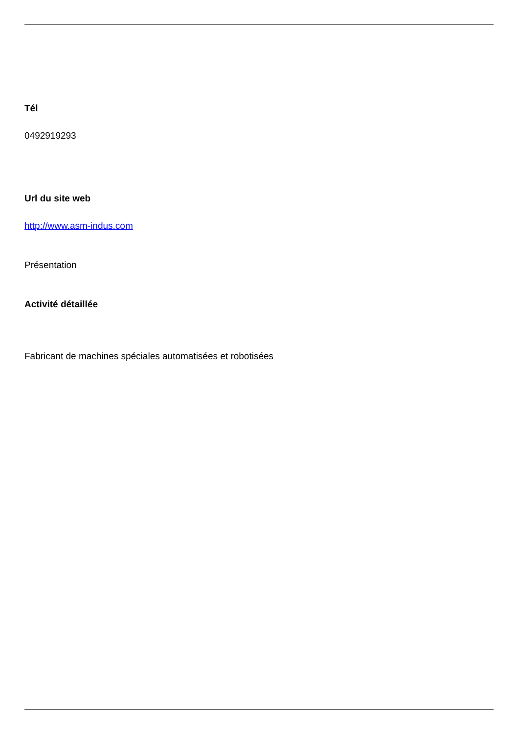Tél
0492919293
Url du site web
http://www.asm-indus.com
Présentation
Activité détaillée
Fabricant de machines spéciales automatisées et robotisées